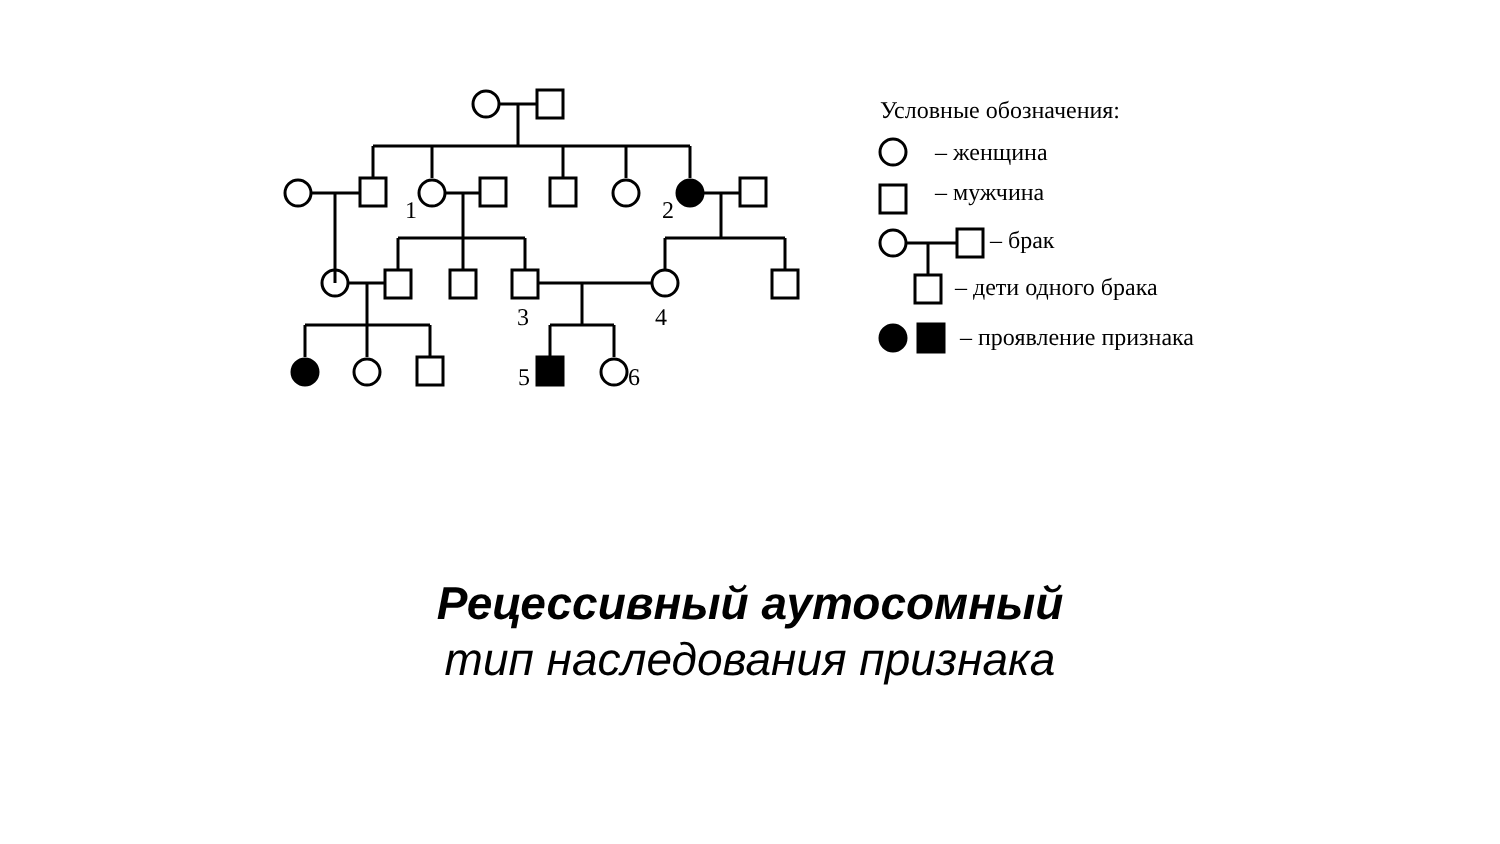1
2
3
4
5
6
Условные обозначения:
– женщина
– мужчина
– брак
– дети одного брака
– проявление признака
Рецессивный аутосомный
тип наследования признака